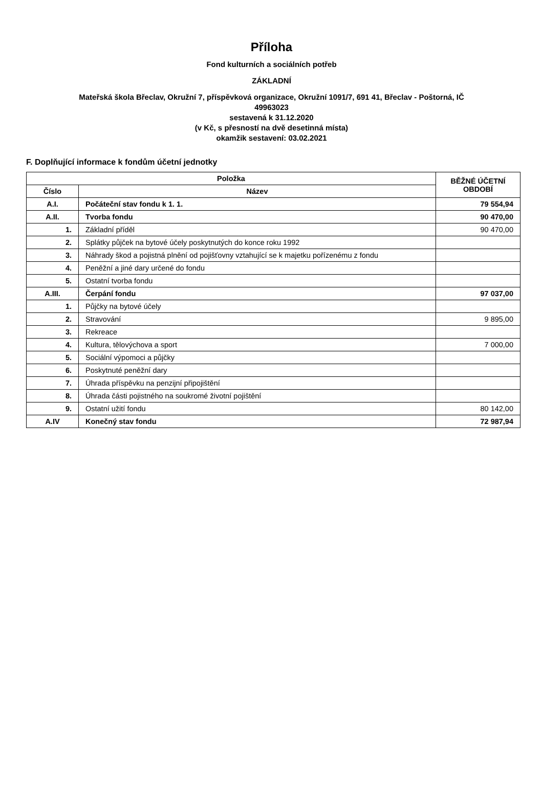Příloha
Fond kulturních a sociálních potřeb
ZÁKLADNÍ
Mateřská škola Břeclav, Okružní 7, příspěvková organizace, Okružní 1091/7, 691 41, Břeclav - Poštorná, IČ
49963023
sestavená k 31.12.2020
(v Kč, s přesností na dvě desetinná místa)
okamžik sestavení: 03.02.2021
F. Doplňující informace k fondům účetní jednotky
| Položka | | BĚŽNÉ ÚČETNÍ OBDOBÍ |
| --- | --- | --- |
| Číslo | Název | |
| A.I. | Počáteční stav fondu k 1. 1. | 79 554,94 |
| A.II. | Tvorba fondu | 90 470,00 |
| 1. | Základní příděl | 90 470,00 |
| 2. | Splátky půjček na bytové účely poskytnutých do konce roku 1992 | |
| 3. | Náhrady škod a pojistná plnění od pojišťovny vztahující se k majetku pořízenému z fondu | |
| 4. | Peněžní a jiné dary určené do fondu | |
| 5. | Ostatní tvorba fondu | |
| A.III. | Čerpání fondu | 97 037,00 |
| 1. | Půjčky na bytové účely | |
| 2. | Stravování | 9 895,00 |
| 3. | Rekreace | |
| 4. | Kultura, tělovýchova a sport | 7 000,00 |
| 5. | Sociální výpomoci a půjčky | |
| 6. | Poskytnuté peněžní dary | |
| 7. | Úhrada příspěvku na penzijní připojištění | |
| 8. | Úhrada části pojistného na soukromé životní pojištění | |
| 9. | Ostatní užití fondu | 80 142,00 |
| A.IV | Konečný stav fondu | 72 987,94 |